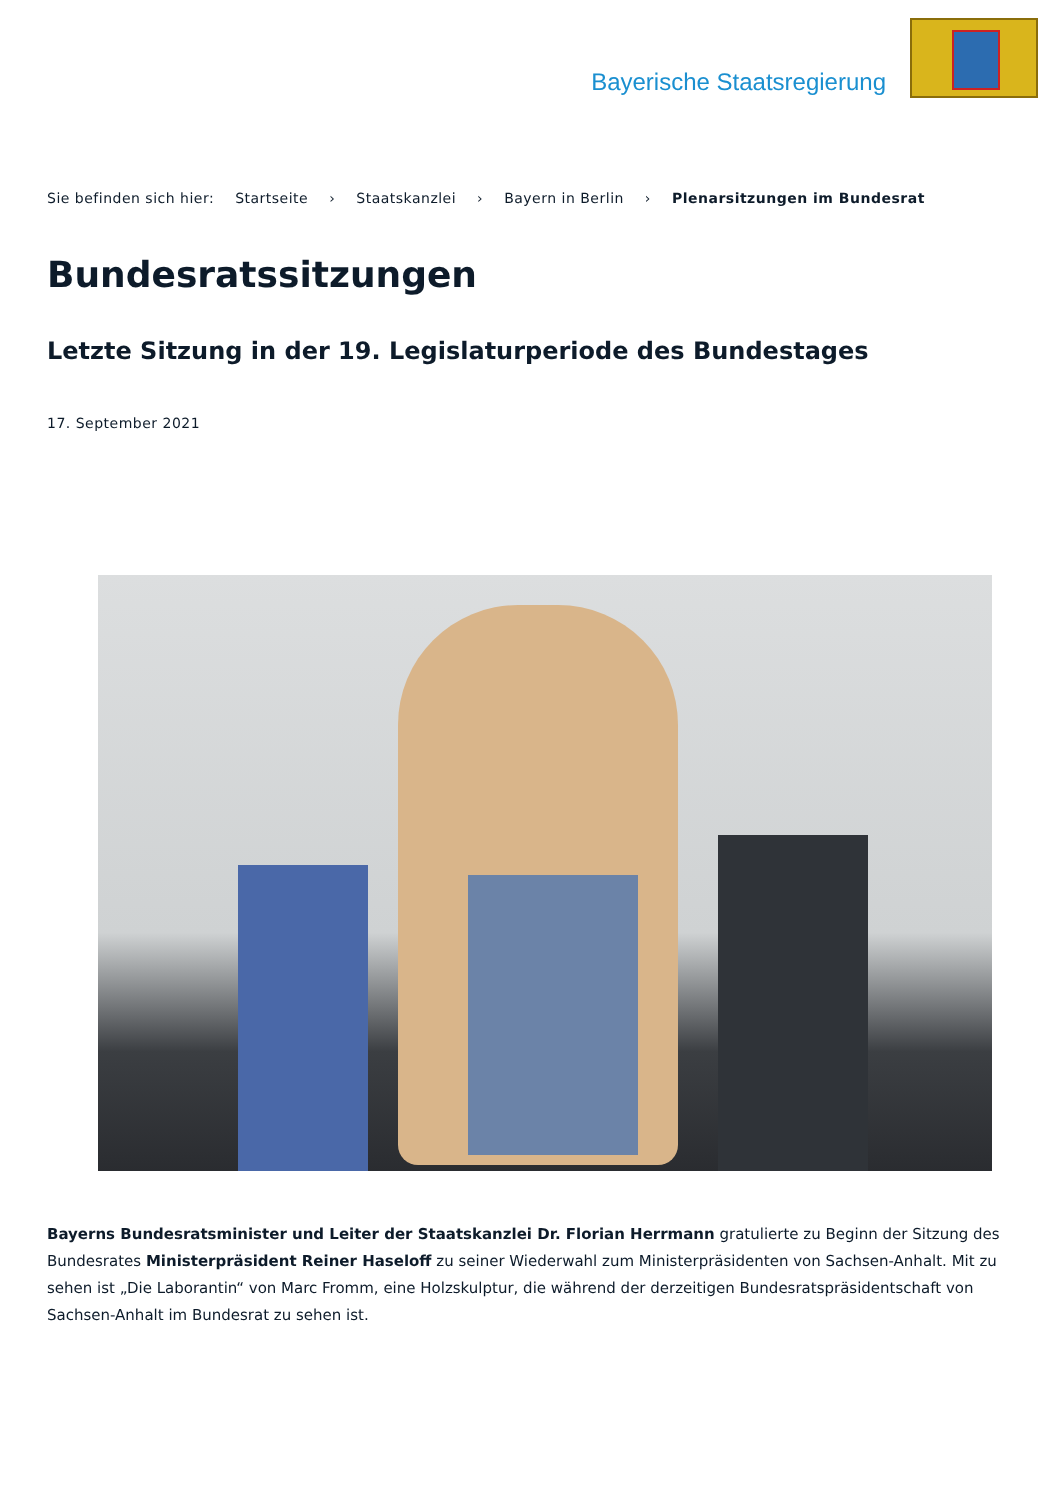Bayerische Staatsregierung
Sie befinden sich hier: Startseite › Staatskanzlei › Bayern in Berlin › Plenarsitzungen im Bundesrat
Bundesratssitzungen
Letzte Sitzung in der 19. Legislaturperiode des Bundestages
17. September 2021
Bayerns Bundesratsminister und Leiter der Staatskanzlei Dr. Florian Herrmann gratulierte zu Beginn der Sitzung des Bundesrates Ministerpräsident Reiner Haseloff zu seiner Wiederwahl zum Ministerpräsidenten von Sachsen-Anhalt. Mit zu sehen ist „Die Laborantin“ von Marc Fromm, eine Holzskulptur, die während der derzeitigen Bundesratspräsidentschaft von Sachsen-Anhalt im Bundesrat zu sehen ist.